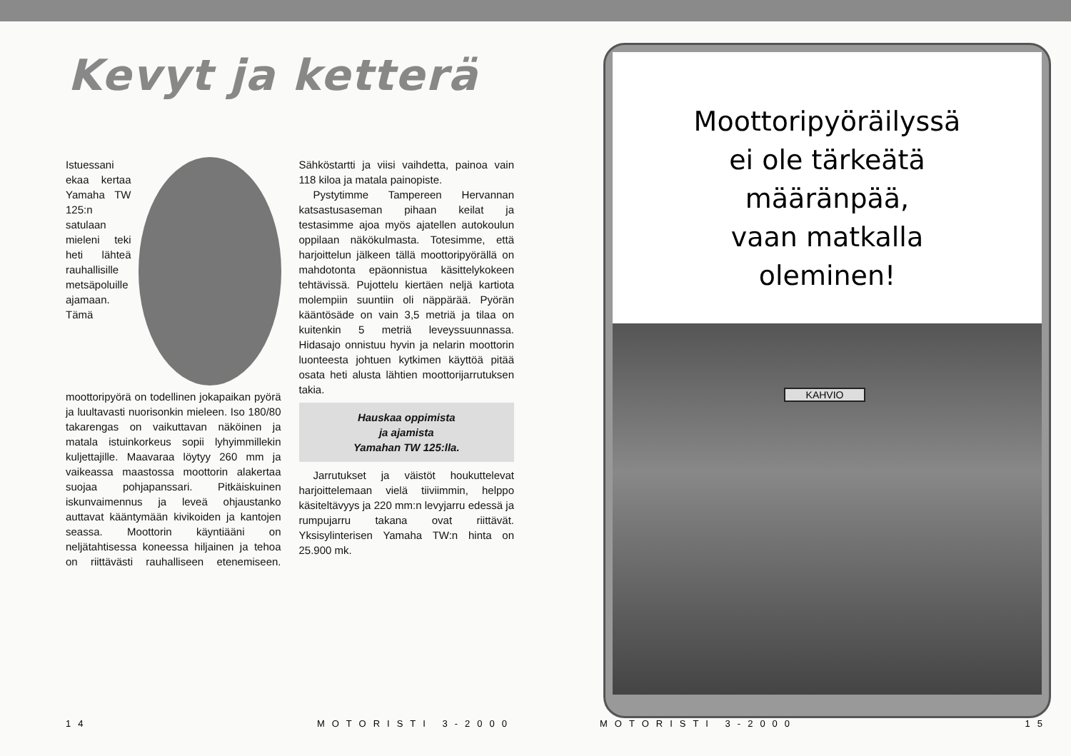Kevyt ja ketterä
Istuessani ekaa kertaa Yamaha TW 125:n satulaan mieleni teki heti lähteä rauhallisille metsäpoluille ajamaan. Tämä moottoripyörä on todellinen jokapaikan pyörä ja luultavasti nuorisonkin mieleen. Iso 180/80 takarengas on vaikuttavan näköinen ja matala istuinkorkeus sopii lyhyimmillekin kuljettajille. Maavaraa löytyy 260 mm ja vaikeassa maastossa moottorin alakertaa suojaa pohjapanssari. Pitkäiskuinen iskunvaimennus ja leveä ohjaustanko auttavat kääntymään kivikoiden ja kantojen seassa. Moottorin käyntiääni on neljätahtisessa koneessa hiljainen ja tehoa on riittävästi rauhalliseen etenemiseen. Sähköstartti ja viisi vaihdetta, painoa vain 118 kiloa ja matala painopiste.
Pystytimme Tampereen Hervannan katsastusaseman pihaan keilat ja testasimme ajoa myös ajatellen autokoulun oppilaan näkökulmasta. Totesimme, että harjoittelun jälkeen tällä moottoripyörällä on mahdotonta epäonnistua käsittelykokeen tehtävissä. Pujottelu kiertäen neljä kartiota molempiin suuntiin oli näppärää. Pyörän kääntösäde on vain 3,5 metriä ja tilaa on kuitenkin 5 metriä leveyssuunnassa. Hidasajo onnistuu hyvin ja nelarin moottorin luonteesta johtuen kytkimen käyttöä pitää osata heti alusta lähtien moottorijarrutuksen takia.
Hauskaa oppimista
ja ajamista
Yamahan TW 125:lla.
Jarrutukset ja väistöt houkuttelevat harjoittelemaan vielä tiiviimmin, helppo käsiteltävyys ja 220 mm:n levyjarru edessä ja rumpujarru takana ovat riittävät. Yksisylinterisen Yamaha TW:n hinta on 25.900 mk.
14 MOTORISTI 3-2000
Moottoripyöräilyssä
ei ole tärkeätä
määränpää,
vaan matkalla
oleminen!
KAHVIO
MOTORISTI 3-2000 15